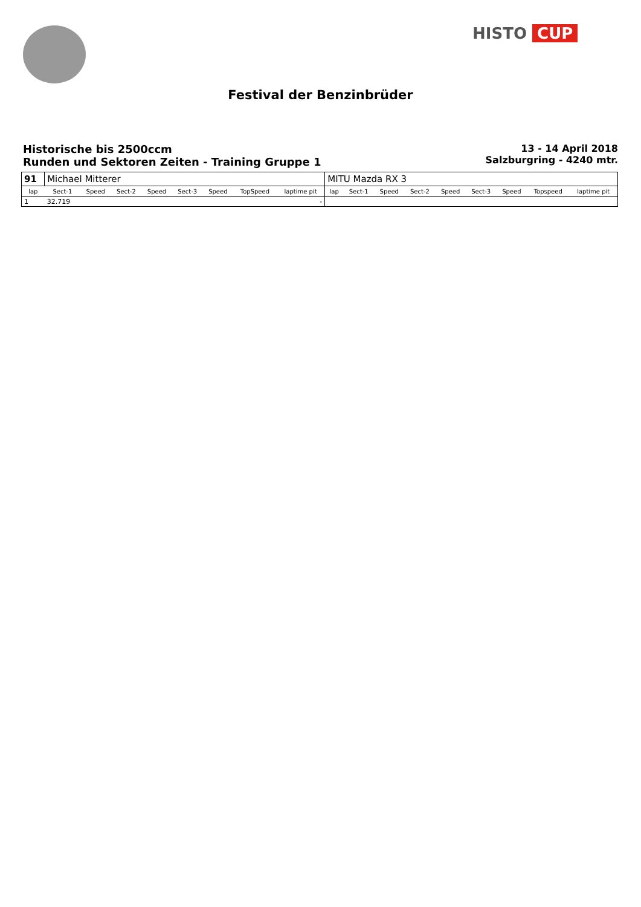HISTO CUP
Festival der Benzinbrüder
Historische bis 2500ccm
Runden und Sektoren Zeiten - Training Gruppe 1
13 - 14 April 2018
Salzburgring - 4240 mtr.
| 91 | Michael Mitterer | | | | | | | | MITU Mazda RX 3 | | | | | | | | |
| lap | Sect-1 | Speed | Sect-2 | Speed | Sect-3 | Speed | TopSpeed | laptime pit | lap | Sect-1 | Speed | Sect-2 | Speed | Sect-3 | Speed | Topspeed | laptime pit |
| 1 | 32.719 | | | | | | | - | | | | | | | | | |